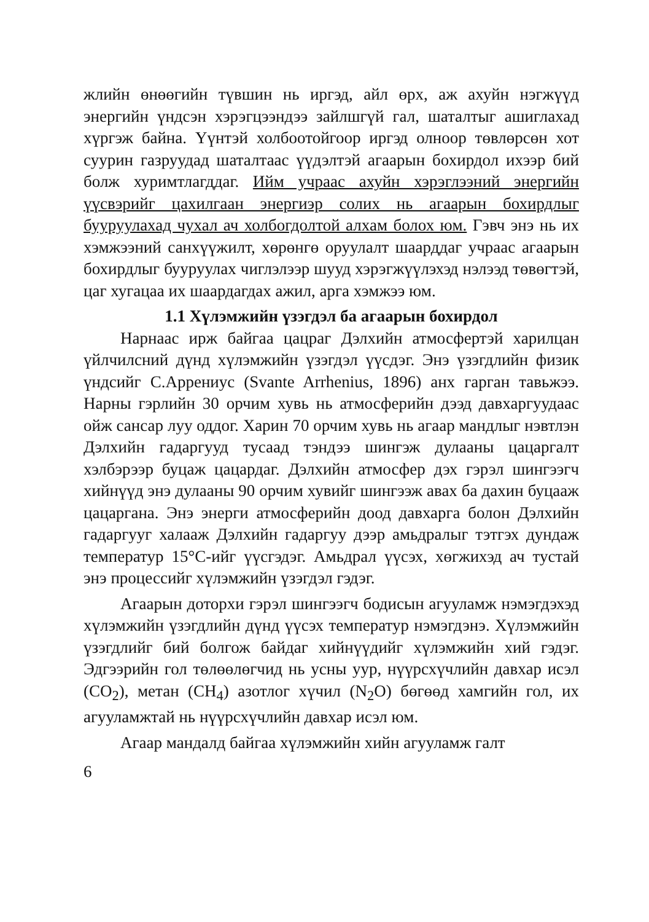жлийн өнөөгийн түвшин нь иргэд, айл өрх, аж ахуйн нэгжүүд энергийн үндсэн хэрэгцээндээ зайлшгүй гал, шаталтыг ашиглахад хүргэж байна. Үүнтэй холбоотойгоор иргэд олноор төвлөрсөн хот суурин газруудад шаталтаас үүдэлтэй агаарын бохирдол ихээр бий болж хуримтлагддаг. Ийм учраас ахуйн хэрэглээний энергийн үүсвэрийг цахилгаан энергиэр солих нь агаарын бохирдлыг бууруулахад чухал ач холбогдолтой алхам болох юм. Гэвч энэ нь их хэмжээний санхүүжилт, хөрөнгө оруулалт шаарддаг учраас агаарын бохирдлыг бууруулах чиглэлээр шууд хэрэгжүүлэхэд нэлээд төвөгтэй, цаг хугацаа их шаардагдах ажил, арга хэмжээ юм.
1.1 Хүлэмжийн үзэгдэл ба агаарын бохирдол
Нарнаас ирж байгаа цацраг Дэлхийн атмосфертэй харилцан үйлчилсний дүнд хүлэмжийн үзэгдэл үүсдэг. Энэ үзэгдлийн физик үндсийг С.Аррениус (Svante Arrhenius, 1896) анх гарган тавьжээ. Нарны гэрлийн 30 орчим хувь нь атмосферийн дээд давхаргуудаас ойж сансар луу оддог. Харин 70 орчим хувь нь агаар мандлыг нэвтлэн Дэлхийн гадаргууд тусаад тэндээ шингэж дулааны цацаргалт хэлбэрээр буцаж цацардаг. Дэлхийн атмосфер дэх гэрэл шингээгч хийнүүд энэ дулааны 90 орчим хувийг шингээж авах ба дахин буцааж цацаргана. Энэ энерги атмосферийн доод давхарга болон Дэлхийн гадаргууг халааж Дэлхийн гадаргуу дээр амьдралыг тэтгэх дундаж температур 15°C-ийг үүсгэдэг. Амьдрал үүсэх, хөгжихэд ач тустай энэ процессийг хүлэмжийн үзэгдэл гэдэг.
Агаарын доторхи гэрэл шингээгч бодисын агууламж нэмэгдэхэд хүлэмжийн үзэгдлийн дүнд үүсэх температур нэмэгдэнэ. Хүлэмжийн үзэгдлийг бий болгож байдаг хийнүүдийг хүлэмжийн хий гэдэг. Эдгээрийн гол төлөөлөгчид нь усны уур, нүүрсхүчлийн давхар исэл (CO<sub>2</sub>), метан (CH<sub>4</sub>) азотлог хүчил (N<sub>2</sub>O) бөгөөд хамгийн гол, их агууламжтай нь нүүрсхүчлийн давхар исэл юм.
Агаар мандалд байгаа хүлэмжийн хийн агууламж галт
6